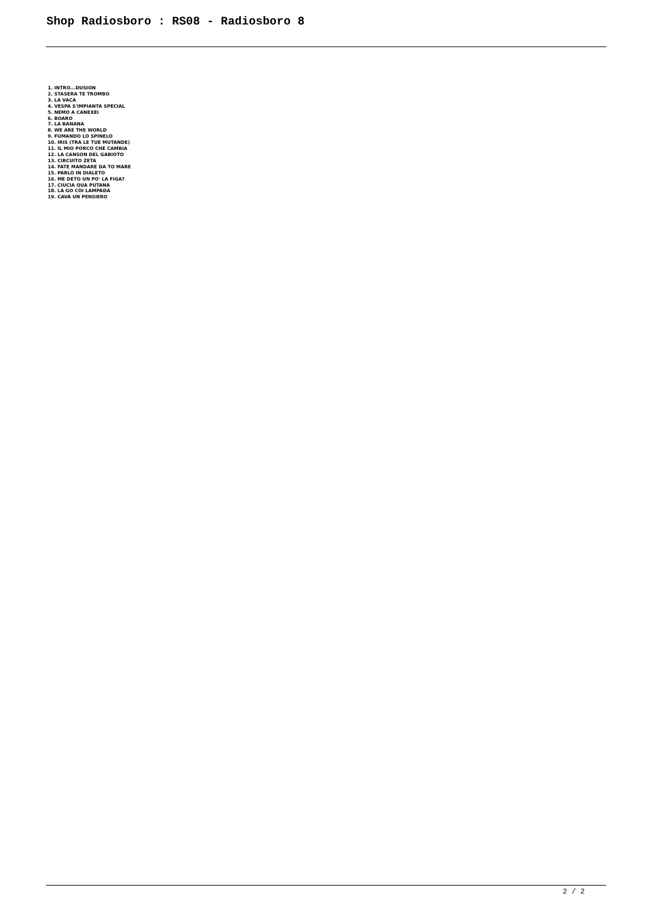Shop Radiosboro : RS08 - Radiosboro 8
1. INTRO...DUSION
2. STASERA TE TROMBO
3. LA VACA
4. VESPA S'IMPIANTA SPECIAL
5. NEMO A CANEXEI
6. BOARO
7. LA BANANA
8. WE ARE THE WORLD
9. FUMANDO LO SPINELO
10. IRIS (TRA LE TUE MUTANDE)
11. IL MIO PORCO CHE CAMBIA
12. LA CANSON DEL GABIOTO
13. CIRCUITO ZETA
14. FATE MANDARE DA TO MARE
15. PARLO IN DIALETO
16. ME DETO UN PO' LA FIGA?
17. CIUCIA QUA PUTANA
18. LA GO COI LAMPADA
19. CAVA UN PENSIERO
2 / 2